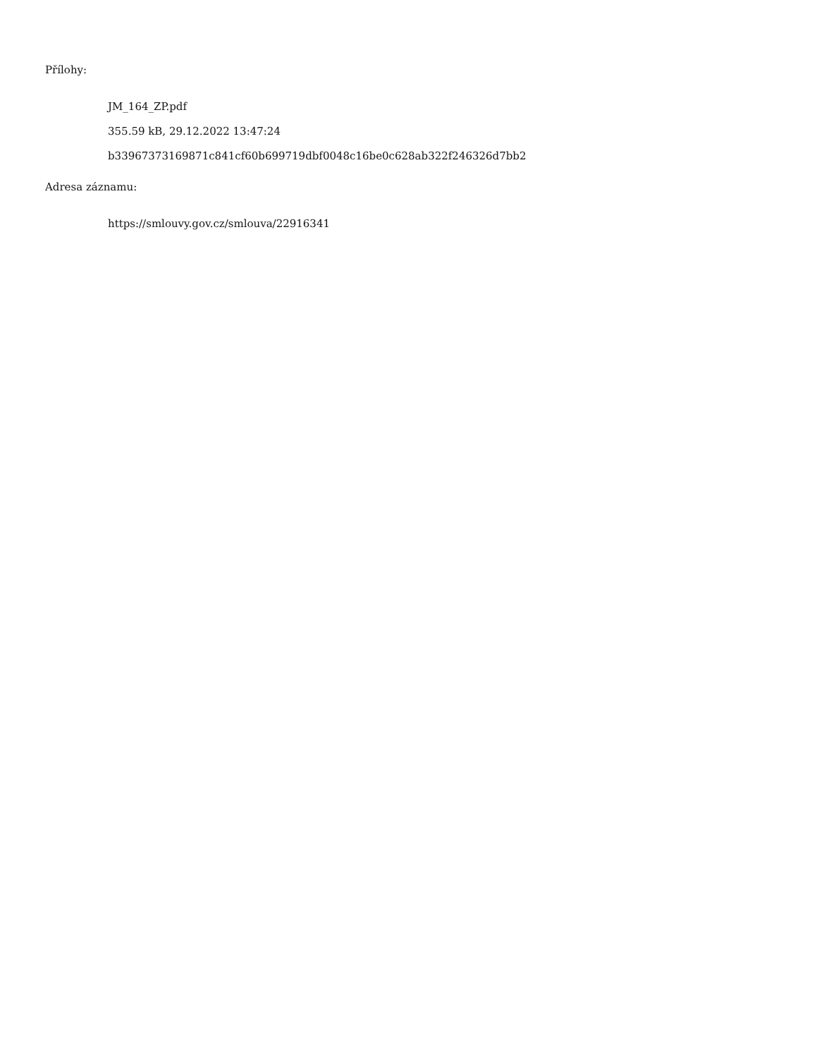Přílohy:
JM_164_ZP.pdf
355.59 kB, 29.12.2022 13:47:24
b33967373169871c841cf60b699719dbf0048c16be0c628ab322f246326d7bb2
Adresa záznamu:
https://smlouvy.gov.cz/smlouva/22916341